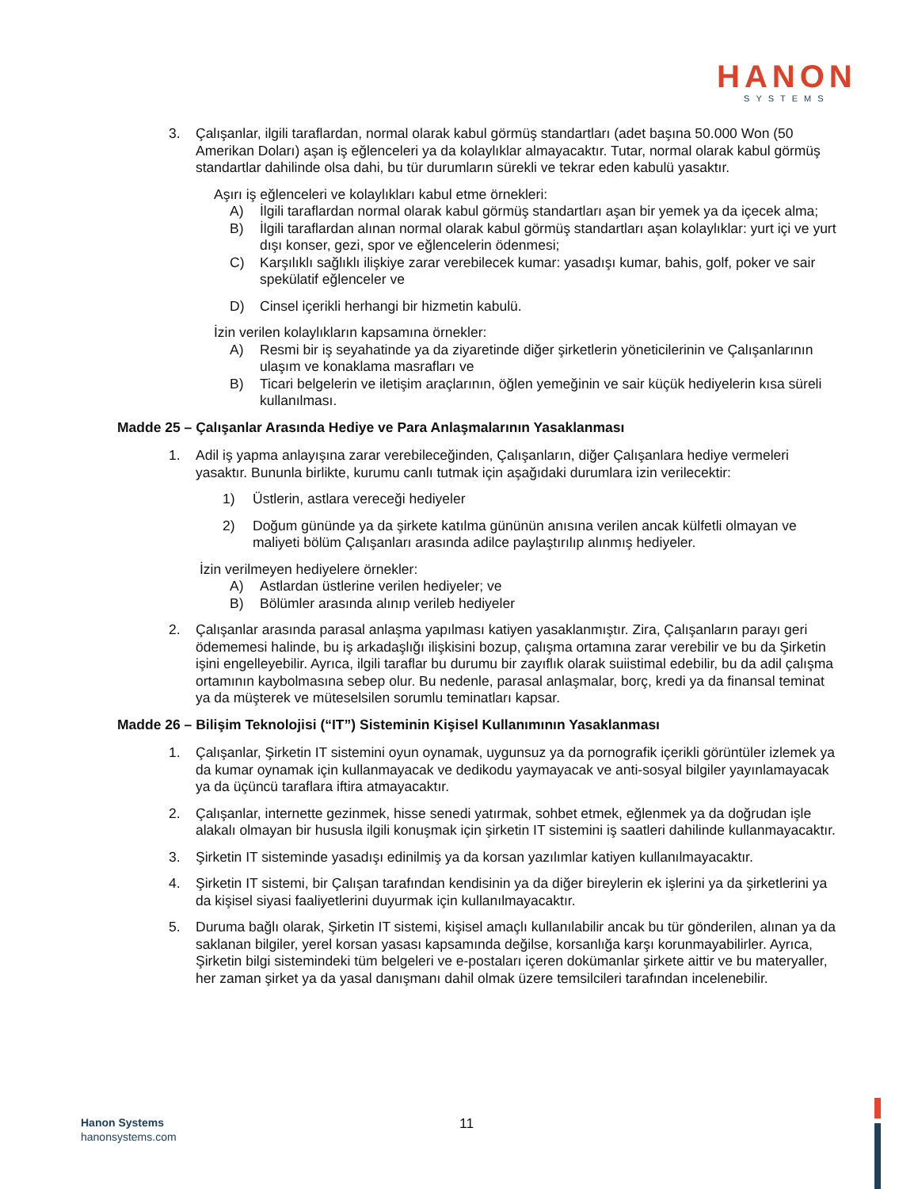HANON
SYSTEMS
3. Çalışanlar, ilgili taraflardan, normal olarak kabul görmüş standartları (adet başına 50.000 Won (50 Amerikan Doları) aşan iş eğlenceleri ya da kolaylıklar almayacaktır. Tutar, normal olarak kabul görmüş standartlar dahilinde olsa dahi, bu tür durumların sürekli ve tekrar eden kabulü yasaktır.
Aşırı iş eğlenceleri ve kolaylıkları kabul etme örnekleri:
A) İlgili taraflardan normal olarak kabul görmüş standartları aşan bir yemek ya da içecek alma;
B) İlgili taraflardan alınan normal olarak kabul görmüş standartları aşan kolaylıklar: yurt içi ve yurt dışı konser, gezi, spor ve eğlencelerin ödenmesi;
C) Karşılıklı sağlıklı ilişkiye zarar verebilecek kumar: yasadışı kumar, bahis, golf, poker ve sair spekülatif eğlenceler ve
D) Cinsel içerikli herhangi bir hizmetin kabulü.
İzin verilen kolaylıkların kapsamına örnekler:
A) Resmi bir iş seyahatinde ya da ziyaretinde diğer şirketlerin yöneticilerinin ve Çalışanlarının ulaşım ve konaklama masrafları ve
B) Ticari belgelerin ve iletişim araçlarının, öğlen yemeğinin ve sair küçük hediyelerin kısa süreli kullanılması.
Madde 25 – Çalışanlar Arasında Hediye ve Para Anlaşmalarının Yasaklanması
1. Adil iş yapma anlayışına zarar verebileceğinden, Çalışanların, diğer Çalışanlara hediye vermeleri yasaktır. Bununla birlikte, kurumu canlı tutmak için aşağıdaki durumlara izin verilecektir:
1) Üstlerin, astlara vereceği hediyeler
2) Doğum gününde ya da şirkete katılma gününün anısına verilen ancak külfetli olmayan ve maliyeti bölüm Çalışanları arasında adilce paylaştırılıp alınmış hediyeler.
İzin verilmeyen hediyelere örnekler:
A) Astlardan üstlerine verilen hediyeler; ve
B) Bölümler arasında alınıp verileb hediyeler
2. Çalışanlar arasında parasal anlaşma yapılması katiyen yasaklanmıştır. Zira, Çalışanların parayı geri ödememesi halinde, bu iş arkadaşlığı ilişkisini bozup, çalışma ortamına zarar verebilir ve bu da Şirketin işini engelleyebilir. Ayrıca, ilgili taraflar bu durumu bir zayıflık olarak suiistimal edebilir, bu da adil çalışma ortamının kaybolmasına sebep olur. Bu nedenle, parasal anlaşmalar, borç, kredi ya da finansal teminat ya da müşterek ve müteselsilen sorumlu teminatları kapsar.
Madde 26 – Bilişim Teknolojisi (“IT”) Sisteminin Kişisel Kullanımının Yasaklanması
1. Çalışanlar, Şirketin IT sistemini oyun oynamak, uygunsuz ya da pornografik içerikli görüntüler izlemek ya da kumar oynamak için kullanmayacak ve dedikodu yaymayacak ve anti-sosyal bilgiler yayınlamayacak ya da üçüncü taraflara iftira atmayacaktır.
2. Çalışanlar, internette gezinmek, hisse senedi yatırmak, sohbet etmek, eğlenmek ya da doğrudan işle alakalı olmayan bir hususla ilgili konuşmak için şirketin IT sistemini iş saatleri dahilinde kullanmayacaktır.
3. Şirketin IT sisteminde yasadışı edinilmiş ya da korsan yazılımlar katiyen kullanılmayacaktır.
4. Şirketin IT sistemi, bir Çalışan tarafından kendisinin ya da diğer bireylerin ek işlerini ya da şirketlerini ya da kişisel siyasi faaliyetlerini duyurmak için kullanılmayacaktır.
5. Duruma bağlı olarak, Şirketin IT sistemi, kişisel amaçlı kullanılabilir ancak bu tür gönderilen, alınan ya da saklanan bilgiler, yerel korsan yasası kapsamında değilse, korsanlığa karşı korunmayabilirler. Ayrıca, Şirketin bilgi sistemindeki tüm belgeleri ve e-postaları içeren dokümanlar şirkete aittir ve bu materyaller, her zaman şirket ya da yasal danışmanı dahil olmak üzere temsilcileri tarafından incelenebilir.
Hanon Systems
hanonsystems.com
11